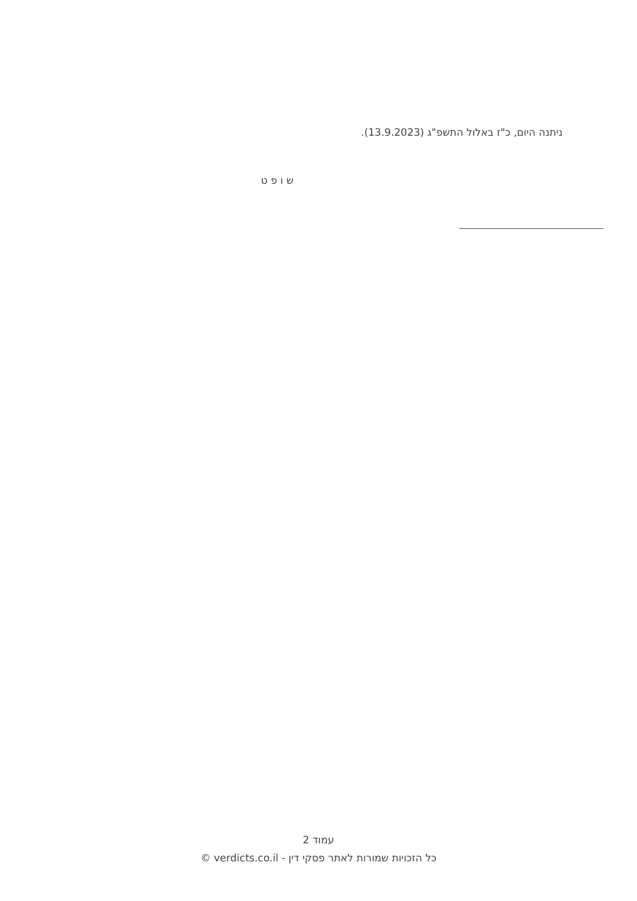ניתנה היום, כ"ז באלול התשפ"ג (13.9.2023).
ש ו פ ט
עמוד 2
כל הזכויות שמורות לאתר פסקי דין - verdicts.co.il ©